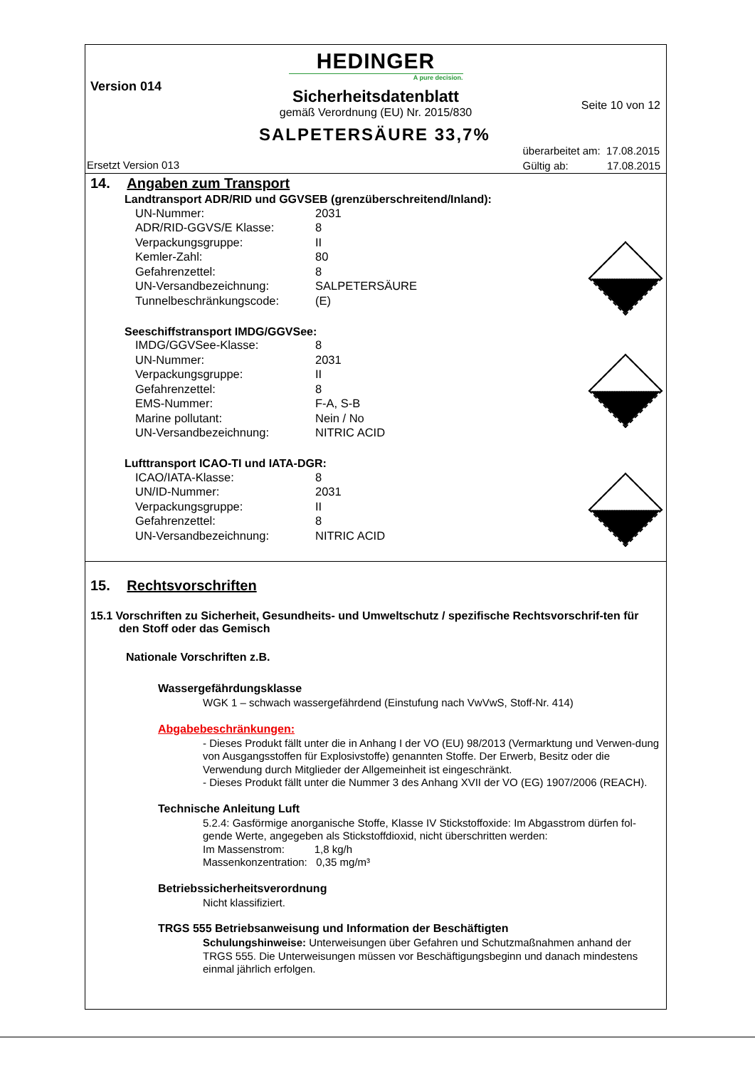HEDINGER
A pure decision.
Version 014
Sicherheitsdatenblatt
Seite 10 von 12
gemäß Verordnung (EU) Nr. 2015/830
SALPETERSÄURE 33,7%
überarbeitet am: 17.08.2015
Gültig ab: 17.08.2015
Ersetzt Version 013
14. Angaben zum Transport
Landtransport ADR/RID und GGVSEB (grenzüberschreitend/Inland):
| UN-Nummer: | 2031 |
| ADR/RID-GGVS/E Klasse: | 8 |
| Verpackungsgruppe: | II |
| Kemler-Zahl: | 80 |
| Gefahrenzettel: | 8 |
| UN-Versandbezeichnung: | SALPETERSÄURE |
| Tunnelbeschränkungscode: | (E) |
Seeschiffstransport IMDG/GGVSee:
| IMDG/GGVSee-Klasse: | 8 |
| UN-Nummer: | 2031 |
| Verpackungsgruppe: | II |
| Gefahrenzettel: | 8 |
| EMS-Nummer: | F-A, S-B |
| Marine pollutant: | Nein / No |
| UN-Versandbezeichnung: | NITRIC ACID |
Lufttransport ICAO-TI und IATA-DGR:
| ICAO/IATA-Klasse: | 8 |
| UN/ID-Nummer: | 2031 |
| Verpackungsgruppe: | II |
| Gefahrenzettel: | 8 |
| UN-Versandbezeichnung: | NITRIC ACID |
15. Rechtsvorschriften
15.1 Vorschriften zu Sicherheit, Gesundheits- und Umweltschutz / spezifische Rechtsvorschrif-ten für den Stoff oder das Gemisch
Nationale Vorschriften z.B.
Wassergefährdungsklasse
WGK 1 – schwach wassergefährdend (Einstufung nach VwVwS, Stoff-Nr. 414)
Abgabebeschränkungen:
- Dieses Produkt fällt unter die in Anhang I der VO (EU) 98/2013 (Vermarktung und Verwen-dung von Ausgangsstoffen für Explosivstoffe) genannten Stoffe. Der Erwerb, Besitz oder die Verwendung durch Mitglieder der Allgemeinheit ist eingeschränkt.
- Dieses Produkt fällt unter die Nummer 3 des Anhang XVII der VO (EG) 1907/2006 (REACH).
Technische Anleitung Luft
5.2.4: Gasförmige anorganische Stoffe, Klasse IV Stickstoffoxide: Im Abgasstrom dürfen fol-gende Werte, angegeben als Stickstoffdioxid, nicht überschritten werden:
Im Massenstrom: 1,8 kg/h
Massenkonzentration: 0,35 mg/m³
Betriebssicherheitsverordnung
Nicht klassifiziert.
TRGS 555 Betriebsanweisung und Information der Beschäftigten
Schulungshinweise: Unterweisungen über Gefahren und Schutzmaßnahmen anhand der TRGS 555. Die Unterweisungen müssen vor Beschäftigungsbeginn und danach mindestens einmal jährlich erfolgen.